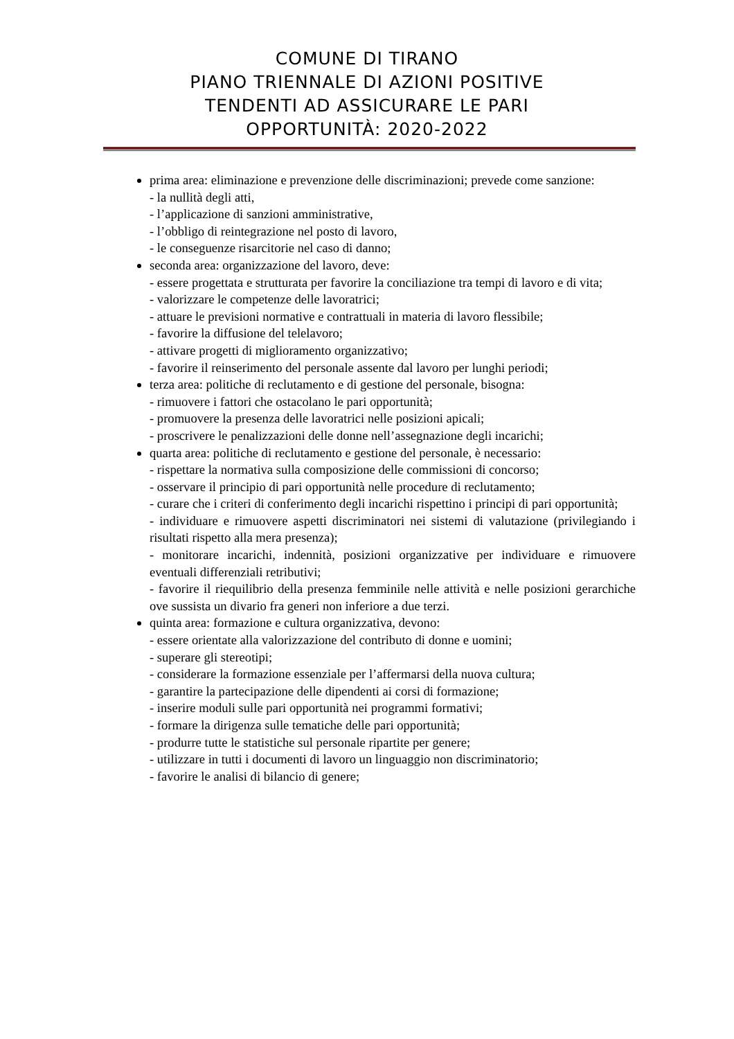COMUNE DI TIRANO
PIANO TRIENNALE DI AZIONI POSITIVE
TENDENTI AD ASSICURARE LE PARI
OPPORTUNITÀ: 2020-2022
prima area: eliminazione e prevenzione delle discriminazioni; prevede come sanzione:
- la nullità degli atti,
- l’applicazione di sanzioni amministrative,
- l’obbligo di reintegrazione nel posto di lavoro,
- le conseguenze risarcitorie nel caso di danno;
seconda area: organizzazione del lavoro, deve:
- essere progettata e strutturata per favorire la conciliazione tra tempi di lavoro e di vita;
- valorizzare le competenze delle lavoratrici;
- attuare le previsioni normative e contrattuali in materia di lavoro flessibile;
- favorire la diffusione del telelavoro;
- attivare progetti di miglioramento organizzativo;
- favorire il reinserimento del personale assente dal lavoro per lunghi periodi;
terza area: politiche di reclutamento e di gestione del personale, bisogna:
- rimuovere i fattori che ostacolano le pari opportunità;
- promuovere la presenza delle lavoratrici nelle posizioni apicali;
- proscrivere le penalizzazioni delle donne nell’assegnazione degli incarichi;
quarta area: politiche di reclutamento e gestione del personale, è necessario:
- rispettare la normativa sulla composizione delle commissioni di concorso;
- osservare il principio di pari opportunità nelle procedure di reclutamento;
- curare che i criteri di conferimento degli incarichi rispettino i principi di pari opportunità;
- individuare e rimuovere aspetti discriminatori nei sistemi di valutazione (privilegiando i risultati rispetto alla mera presenza);
- monitorare incarichi, indennità, posizioni organizzative per individuare e rimuovere eventuali differenziali retributivi;
- favorire il riequilibrio della presenza femminile nelle attività e nelle posizioni gerarchiche ove sussista un divario fra generi non inferiore a due terzi.
quinta area: formazione e cultura organizzativa, devono:
- essere orientate alla valorizzazione del contributo di donne e uomini;
- superare gli stereotipi;
- considerare la formazione essenziale per l’affermarsi della nuova cultura;
- garantire la partecipazione delle dipendenti ai corsi di formazione;
- inserire moduli sulle pari opportunità nei programmi formativi;
- formare la dirigenza sulle tematiche delle pari opportunità;
- produrre tutte le statistiche sul personale ripartite per genere;
- utilizzare in tutti i documenti di lavoro un linguaggio non discriminatorio;
- favorire le analisi di bilancio di genere;